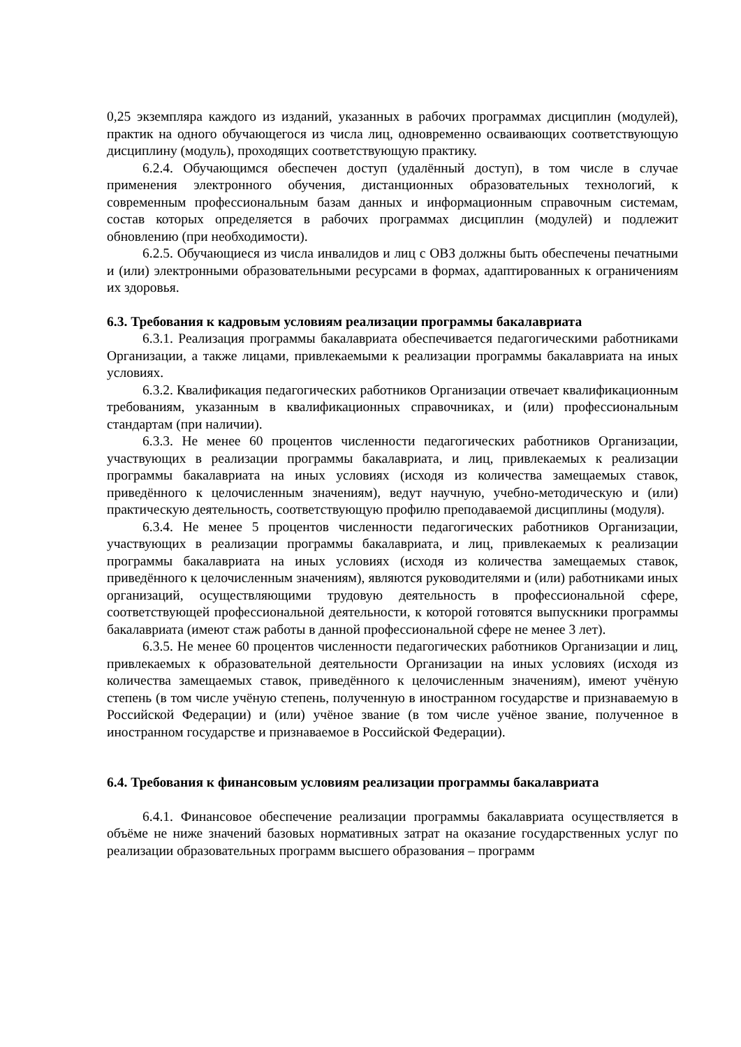0,25 экземпляра каждого из изданий, указанных в рабочих программах дисциплин (модулей), практик на одного обучающегося из числа лиц, одновременно осваивающих соответствующую дисциплину (модуль), проходящих соответствующую практику.
6.2.4. Обучающимся обеспечен доступ (удалённый доступ), в том числе в случае применения электронного обучения, дистанционных образовательных технологий, к современным профессиональным базам данных и информационным справочным системам, состав которых определяется в рабочих программах дисциплин (модулей) и подлежит обновлению (при необходимости).
6.2.5. Обучающиеся из числа инвалидов и лиц с ОВЗ должны быть обеспечены печатными и (или) электронными образовательными ресурсами в формах, адаптированных к ограничениям их здоровья.
6.3. Требования к кадровым условиям реализации программы бакалавриата
6.3.1. Реализация программы бакалавриата обеспечивается педагогическими работниками Организации, а также лицами, привлекаемыми к реализации программы бакалавриата на иных условиях.
6.3.2. Квалификация педагогических работников Организации отвечает квалификационным требованиям, указанным в квалификационных справочниках, и (или) профессиональным стандартам (при наличии).
6.3.3. Не менее 60 процентов численности педагогических работников Организации, участвующих в реализации программы бакалавриата, и лиц, привлекаемых к реализации программы бакалавриата на иных условиях (исходя из количества замещаемых ставок, приведённого к целочисленным значениям), ведут научную, учебно-методическую и (или) практическую деятельность, соответствующую профилю преподаваемой дисциплины (модуля).
6.3.4. Не менее 5 процентов численности педагогических работников Организации, участвующих в реализации программы бакалавриата, и лиц, привлекаемых к реализации программы бакалавриата на иных условиях (исходя из количества замещаемых ставок, приведённого к целочисленным значениям), являются руководителями и (или) работниками иных организаций, осуществляющими трудовую деятельность в профессиональной сфере, соответствующей профессиональной деятельности, к которой готовятся выпускники программы бакалавриата (имеют стаж работы в данной профессиональной сфере не менее 3 лет).
6.3.5. Не менее 60 процентов численности педагогических работников Организации и лиц, привлекаемых к образовательной деятельности Организации на иных условиях (исходя из количества замещаемых ставок, приведённого к целочисленным значениям), имеют учёную степень (в том числе учёную степень, полученную в иностранном государстве и признаваемую в Российской Федерации) и (или) учёное звание (в том числе учёное звание, полученное в иностранном государстве и признаваемое в Российской Федерации).
6.4. Требования к финансовым условиям реализации программы бакалавриата
6.4.1. Финансовое обеспечение реализации программы бакалавриата осуществляется в объёме не ниже значений базовых нормативных затрат на оказание государственных услуг по реализации образовательных программ высшего образования – программ